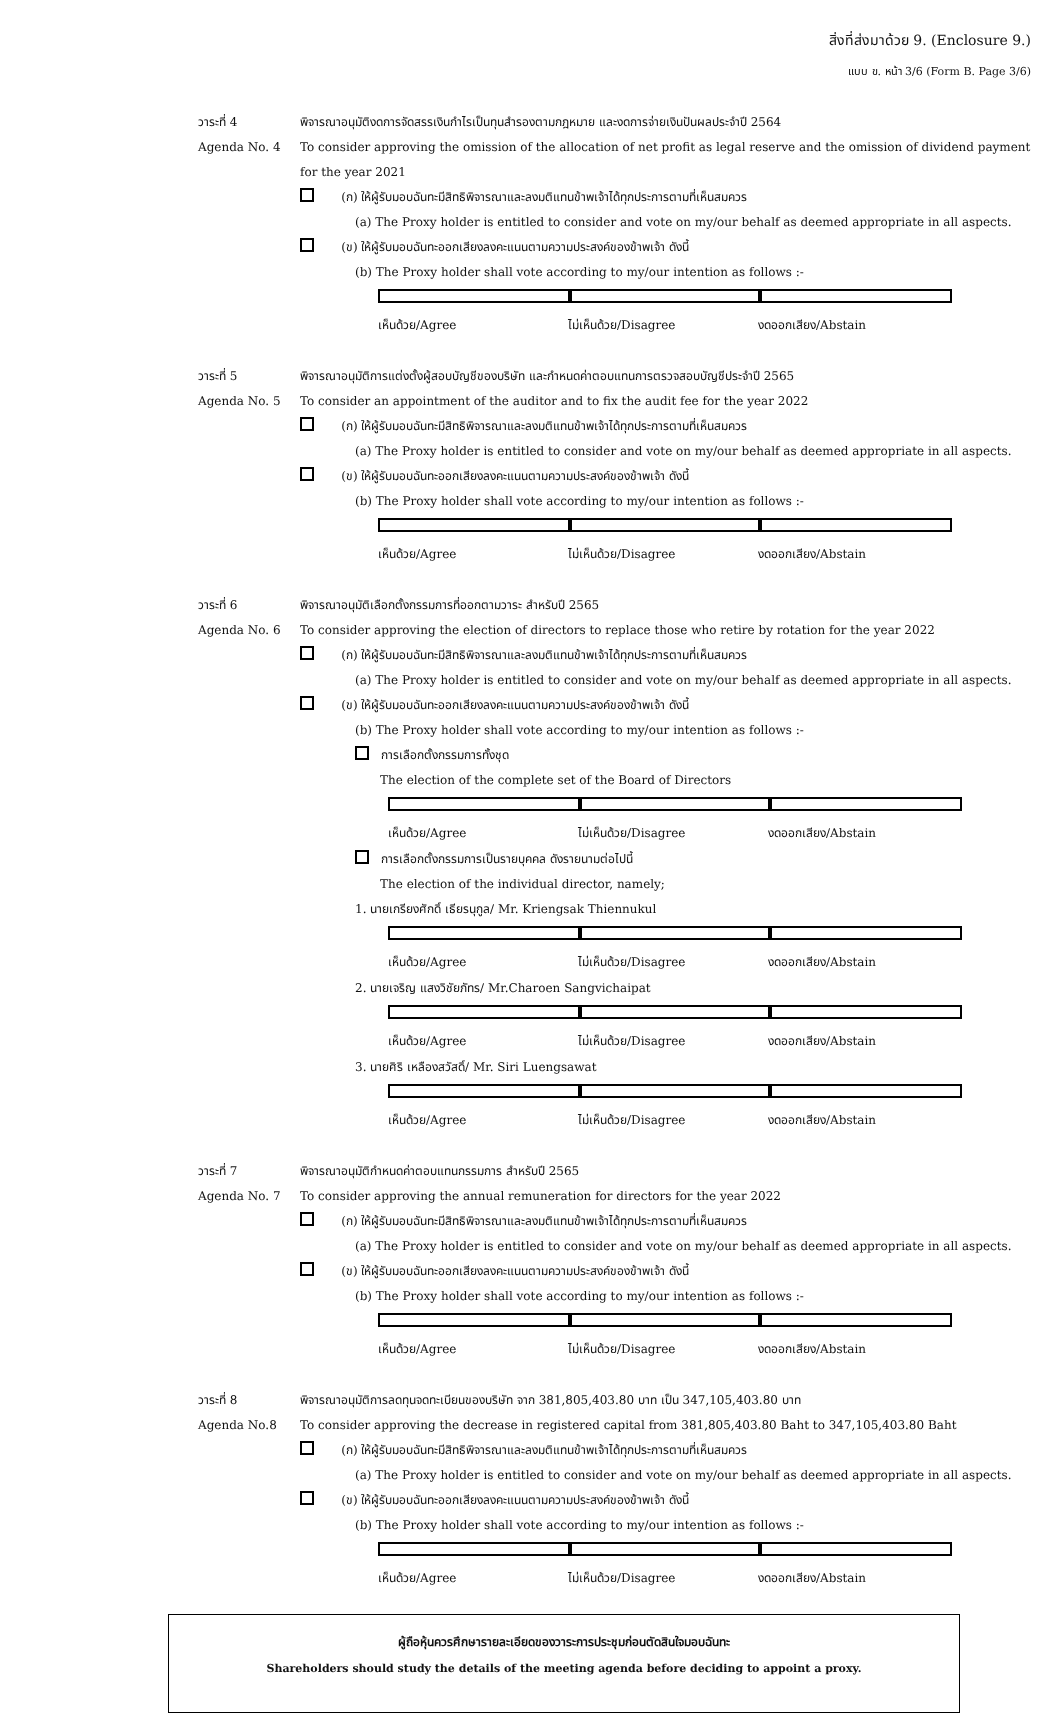สิ่งที่ส่งมาด้วย 9. (Enclosure 9.)
แบบ ข. หน้า 3/6 (Form B. Page 3/6)
วาระที่ 4 พิจารณาอนุมัติงดการจัดสรรเงินกำไรเป็นทุนสำรองตามกฎหมาย และงดการจ่ายเงินปันผลประจำปี 2564
Agenda No. 4 To consider approving the omission of the allocation of net profit as legal reserve and the omission of dividend payment for the year 2021
(ก) ให้ผู้รับมอบฉันทะมีสิทธิพิจารณาและลงมติแทนข้าพเจ้าได้ทุกประการตามที่เห็นสมควร
(a) The Proxy holder is entitled to consider and vote on my/our behalf as deemed appropriate in all aspects.
(ข) ให้ผู้รับมอบฉันทะออกเสียงลงคะแนนตามความประสงค์ของข้าพเจ้า ดังนี้
(b) The Proxy holder shall vote according to my/our intention as follows :-
เห็นด้วย/Agree ไม่เห็นด้วย/Disagree งดออกเสียง/Abstain
วาระที่ 5 พิจารณาอนุมัติการแต่งตั้งผู้สอบบัญชีของบริษัท และกำหนดค่าตอบแทนการตรวจสอบบัญชีประจำปี 2565
Agenda No. 5 To consider an appointment of the auditor and to fix the audit fee for the year 2022
(ก) ให้ผู้รับมอบฉันทะมีสิทธิพิจารณาและลงมติแทนข้าพเจ้าได้ทุกประการตามที่เห็นสมควร
(a) The Proxy holder is entitled to consider and vote on my/our behalf as deemed appropriate in all aspects.
(ข) ให้ผู้รับมอบฉันทะออกเสียงลงคะแนนตามความประสงค์ของข้าพเจ้า ดังนี้
(b) The Proxy holder shall vote according to my/our intention as follows :-
เห็นด้วย/Agree ไม่เห็นด้วย/Disagree งดออกเสียง/Abstain
วาระที่ 6 พิจารณาอนุมัติเลือกตั้งกรรมการที่ออกตามวาระ สำหรับปี 2565
Agenda No. 6 To consider approving the election of directors to replace those who retire by rotation for the year 2022
(ก) ให้ผู้รับมอบฉันทะมีสิทธิพิจารณาและลงมติแทนข้าพเจ้าได้ทุกประการตามที่เห็นสมควร
(a) The Proxy holder is entitled to consider and vote on my/our behalf as deemed appropriate in all aspects.
(ข) ให้ผู้รับมอบฉันทะออกเสียงลงคะแนนตามความประสงค์ของข้าพเจ้า ดังนี้
(b) The Proxy holder shall vote according to my/our intention as follows :-
การเลือกตั้งกรรมการทั้งชุด
The election of the complete set of the Board of Directors
เห็นด้วย/Agree ไม่เห็นด้วย/Disagree งดออกเสียง/Abstain
การเลือกตั้งกรรมการเป็นรายบุคคล ดังรายนามต่อไปนี้
The election of the individual director, namely;
1. นายเกรียงศักดิ์ เธียรนุกูล/ Mr. Kriengsak Thiennukul
เห็นด้วย/Agree ไม่เห็นด้วย/Disagree งดออกเสียง/Abstain
2. นายเจริญ แสงวิชัยภัทร/ Mr.Charoen Sangvichaipat
เห็นด้วย/Agree ไม่เห็นด้วย/Disagree งดออกเสียง/Abstain
3. นายศิริ เหลืองสวัสดิ์/ Mr. Siri Luengsawat
เห็นด้วย/Agree ไม่เห็นด้วย/Disagree งดออกเสียง/Abstain
วาระที่ 7 พิจารณาอนุมัติกำหนดค่าตอบแทนกรรมการ สำหรับปี 2565
Agenda No. 7 To consider approving the annual remuneration for directors for the year 2022
(ก) ให้ผู้รับมอบฉันทะมีสิทธิพิจารณาและลงมติแทนข้าพเจ้าได้ทุกประการตามที่เห็นสมควร
(a) The Proxy holder is entitled to consider and vote on my/our behalf as deemed appropriate in all aspects.
(ข) ให้ผู้รับมอบฉันทะออกเสียงลงคะแนนตามความประสงค์ของข้าพเจ้า ดังนี้
(b) The Proxy holder shall vote according to my/our intention as follows :-
เห็นด้วย/Agree ไม่เห็นด้วย/Disagree งดออกเสียง/Abstain
วาระที่ 8 พิจารณาอนุมัติการลดทุนจดทะเบียนของบริษัท จาก 381,805,403.80 บาท เป็น 347,105,403.80 บาท
Agenda No.8 To consider approving the decrease in registered capital from 381,805,403.80 Baht to 347,105,403.80 Baht
(ก) ให้ผู้รับมอบฉันทะมีสิทธิพิจารณาและลงมติแทนข้าพเจ้าได้ทุกประการตามที่เห็นสมควร
(a) The Proxy holder is entitled to consider and vote on my/our behalf as deemed appropriate in all aspects.
(ข) ให้ผู้รับมอบฉันทะออกเสียงลงคะแนนตามความประสงค์ของข้าพเจ้า ดังนี้
(b) The Proxy holder shall vote according to my/our intention as follows :-
เห็นด้วย/Agree ไม่เห็นด้วย/Disagree งดออกเสียง/Abstain
ผู้ถือหุ้นควรศึกษารายละเอียดของวาระการประชุมก่อนตัดสินใจมอบฉันทะ
Shareholders should study the details of the meeting agenda before deciding to appoint a proxy.